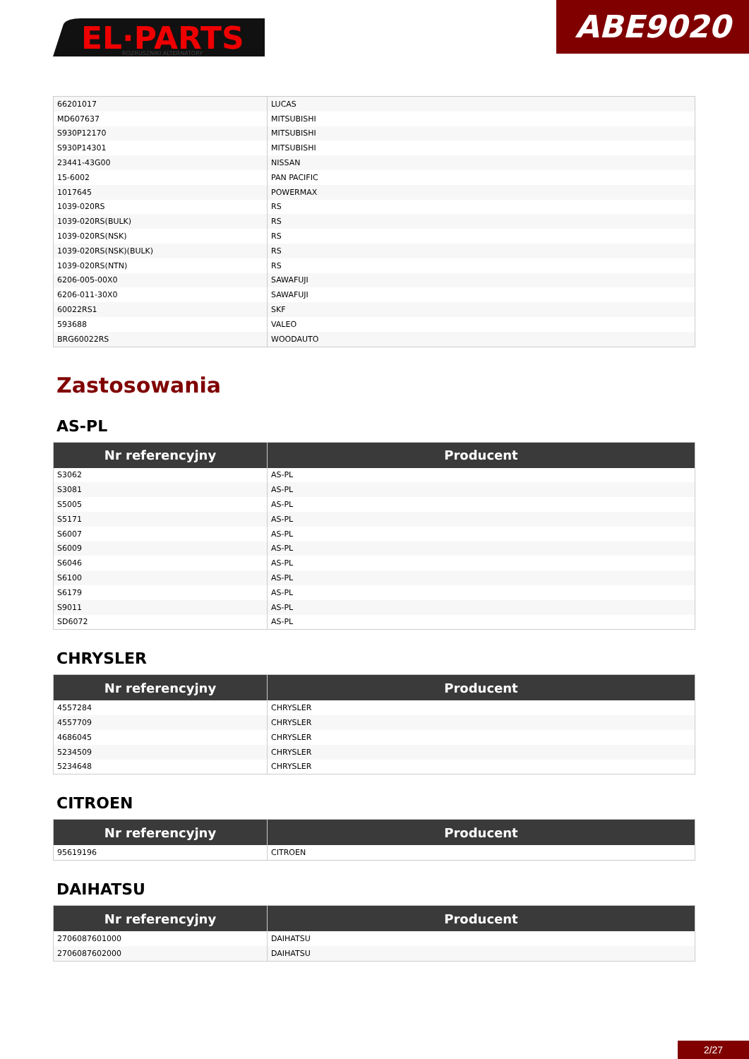EL·PARTS
ROZRUSZNIKI ALTERNATORY
ABE9020
| 66201017 | LUCAS |
| MD607637 | MITSUBISHI |
| S930P12170 | MITSUBISHI |
| S930P14301 | MITSUBISHI |
| 23441-43G00 | NISSAN |
| 15-6002 | PAN PACIFIC |
| 1017645 | POWERMAX |
| 1039-020RS | RS |
| 1039-020RS(BULK) | RS |
| 1039-020RS(NSK) | RS |
| 1039-020RS(NSK)(BULK) | RS |
| 1039-020RS(NTN) | RS |
| 6206-005-00X0 | SAWAFUJI |
| 6206-011-30X0 | SAWAFUJI |
| 60022RS1 | SKF |
| 593688 | VALEO |
| BRG60022RS | WOODAUTO |
Zastosowania
AS-PL
| Nr referencyjny | Producent |
| --- | --- |
| S3062 | AS-PL |
| S3081 | AS-PL |
| S5005 | AS-PL |
| S5171 | AS-PL |
| S6007 | AS-PL |
| S6009 | AS-PL |
| S6046 | AS-PL |
| S6100 | AS-PL |
| S6179 | AS-PL |
| S9011 | AS-PL |
| SD6072 | AS-PL |
CHRYSLER
| Nr referencyjny | Producent |
| --- | --- |
| 4557284 | CHRYSLER |
| 4557709 | CHRYSLER |
| 4686045 | CHRYSLER |
| 5234509 | CHRYSLER |
| 5234648 | CHRYSLER |
CITROEN
| Nr referencyjny | Producent |
| --- | --- |
| 95619196 | CITROEN |
DAIHATSU
| Nr referencyjny | Producent |
| --- | --- |
| 2706087601000 | DAIHATSU |
| 2706087602000 | DAIHATSU |
2/27